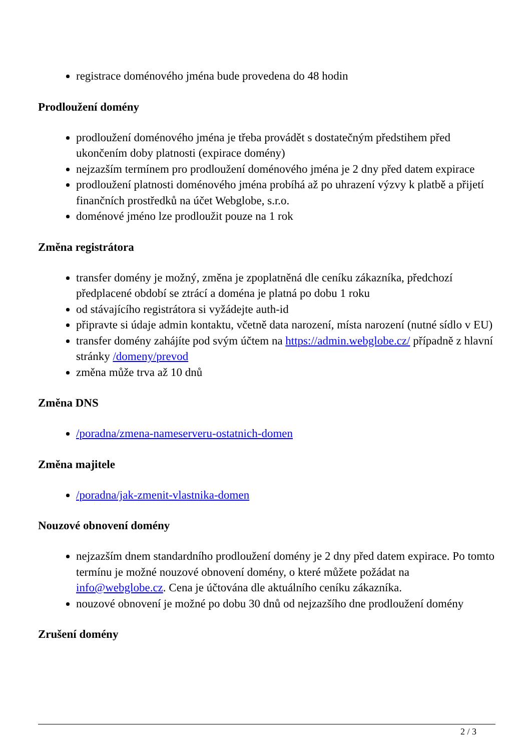registrace doménového jména bude provedena do 48 hodin
Prodloužení domény
prodloužení doménového jména je třeba provádět s dostatečným předstihem před ukončením doby platnosti (expirace domény)
nejzazším termínem pro prodloužení doménového jména je 2 dny před datem expirace
prodloužení platnosti doménového jména probíhá až po uhrazení výzvy k platbě a přijetí finančních prostředků na účet Webglobe, s.r.o.
doménové jméno lze prodloužit pouze na 1 rok
Změna registrátora
transfer domény je možný, změna je zpoplatněná dle ceníku zákazníka, předchozí předplacené období se ztrácí a doména je platná po dobu 1 roku
od stávajícího registrátora si vyžádejte auth-id
připravte si údaje admin kontaktu, včetně data narození, místa narození (nutné sídlo v EU)
transfer domény zahájíte pod svým účtem na https://admin.webglobe.cz/ případně z hlavní stránky /domeny/prevod
změna může trva až 10 dnů
Změna DNS
/poradna/zmena-nameserveru-ostatnich-domen
Změna majitele
/poradna/jak-zmenit-vlastnika-domen
Nouzové obnovení domény
nejzazším dnem standardního prodloužení domény je 2 dny před datem expirace. Po tomto termínu je možné nouzové obnovení domény, o které můžete požádat na info@webglobe.cz. Cena je účtována dle aktuálního ceníku zákazníka.
nouzové obnovení je možné po dobu 30 dnů od nejzazšího dne prodloužení domény
Zrušení domény
2 / 3